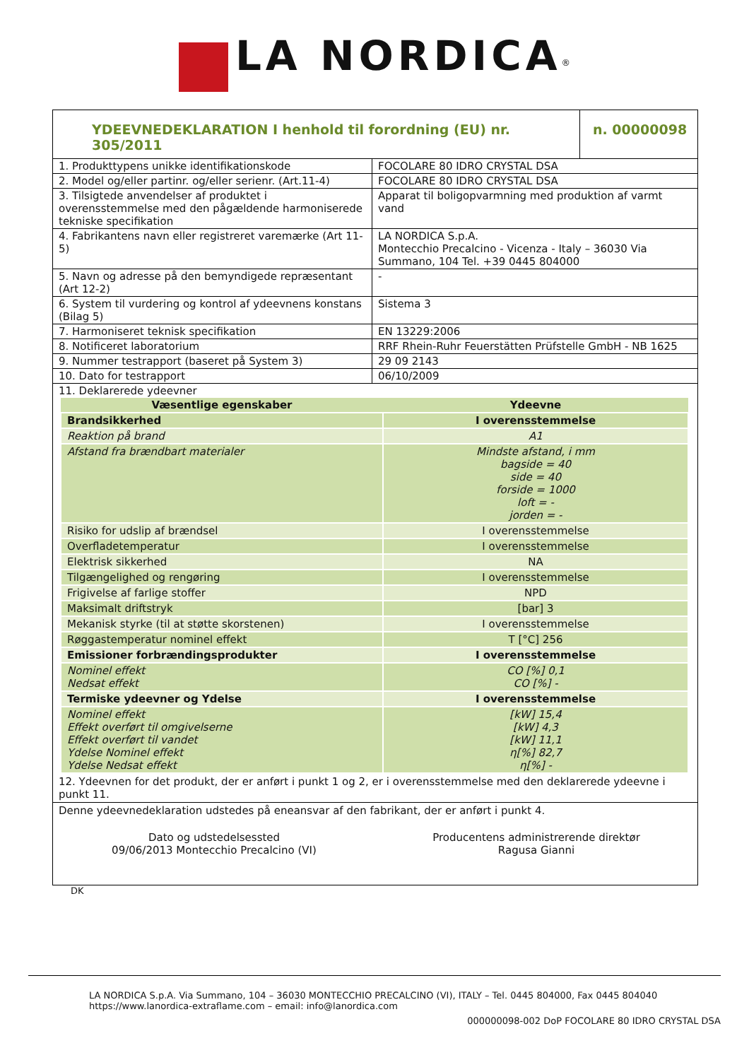LA NORDICA<sup>®</sup>
| YDEEVNEDEKLARATION I henhold til forordning (EU) nr. 305/2011 | | n. 00000098 |
| 1. Produkttypens unikke identifikationskode | FOCOLARE 80 IDRO CRYSTAL DSA | |
| 2. Model og/eller partinr. og/eller serienr. (Art.11-4) | FOCOLARE 80 IDRO CRYSTAL DSA | |
| 3. Tilsigtede anvendelser af produktet i overensstemmelse med den pågældende harmoniserede tekniske specifikation | Apparat til boligopvarmning med produktion af varmt vand | |
| 4. Fabrikantens navn eller registreret varemærke (Art 11-5) | LA NORDICA S.p.A. Montecchio Precalcino - Vicenza - Italy – 36030 Via Summano, 104 Tel. +39 0445 804000 | |
| 5. Navn og adresse på den bemyndigede repræsentant (Art 12-2) | - | |
| 6. System til vurdering og kontrol af ydeevnens konstans (Bilag 5) | Sistema 3 | |
| 7. Harmoniseret teknisk specifikation | EN 13229:2006 | |
| 8. Notificeret laboratorium | RRF Rhein-Ruhr Feuerstätten Prüfstelle GmbH - NB 1625 | |
| 9. Nummer testrapport (baseret på System 3) | 29 09 2143 | |
| 10. Dato for testrapport | 06/10/2009 | |
| 11. Deklarerede ydeevner | | |
| Væsentlige egenskaber | Ydeevne |
| --- | --- |
| Brandsikkerhed | I overensstemmelse |
| Reaktion på brand | A1 |
| Afstand fra brændbart materialer | Mindste afstand, i mm bagside = 40 side = 40 forside = 1000 loft = - jorden = - |
| Risiko for udslip af brændsel | I overensstemmelse |
| Overfladetemperatur | I overensstemmelse |
| Elektrisk sikkerhed | NA |
| Tilgængelighed og rengøring | I overensstemmelse |
| Frigivelse af farlige stoffer | NPD |
| Maksimalt driftstryk | [bar] 3 |
| Mekanisk styrke (til at støtte skorstenen) | I overensstemmelse |
| Røggastemperatur nominel effekt | T [°C] 256 |
| Emissioner forbrændingsprodukter | I overensstemmelse |
| Nominel effekt Nedsat effekt | CO [%] 0,1 CO [%] - |
| Termiske ydeevner og Ydelse | I overensstemmelse |
| Nominel effekt Effekt overført til omgivelserne Effekt overført til vandet Ydelse Nominel effekt Ydelse Nedsat effekt | [kW] 15,4 [kW] 4,3 [kW] 11,1 η[%] 82,7 η[%] - |
12. Ydeevnen for det produkt, der er anført i punkt 1 og 2, er i overensstemmelse med den deklarerede ydeevne i punkt 11.
Denne ydeevnedeklaration udstedes på eneansvar af den fabrikant, der er anført i punkt 4.
Dato og udstedelsessted
09/06/2013 Montecchio Precalcino (VI)
Producentens administrerende direktør
Ragusa Gianni
DK
LA NORDICA S.p.A. Via Summano, 104 – 36030 MONTECCHIO PRECALCINO (VI), ITALY – Tel. 0445 804000, Fax 0445 804040
https://www.lanordica-extraflame.com – email: info@lanordica.com
000000098-002 DoP FOCOLARE 80 IDRO CRYSTAL DSA